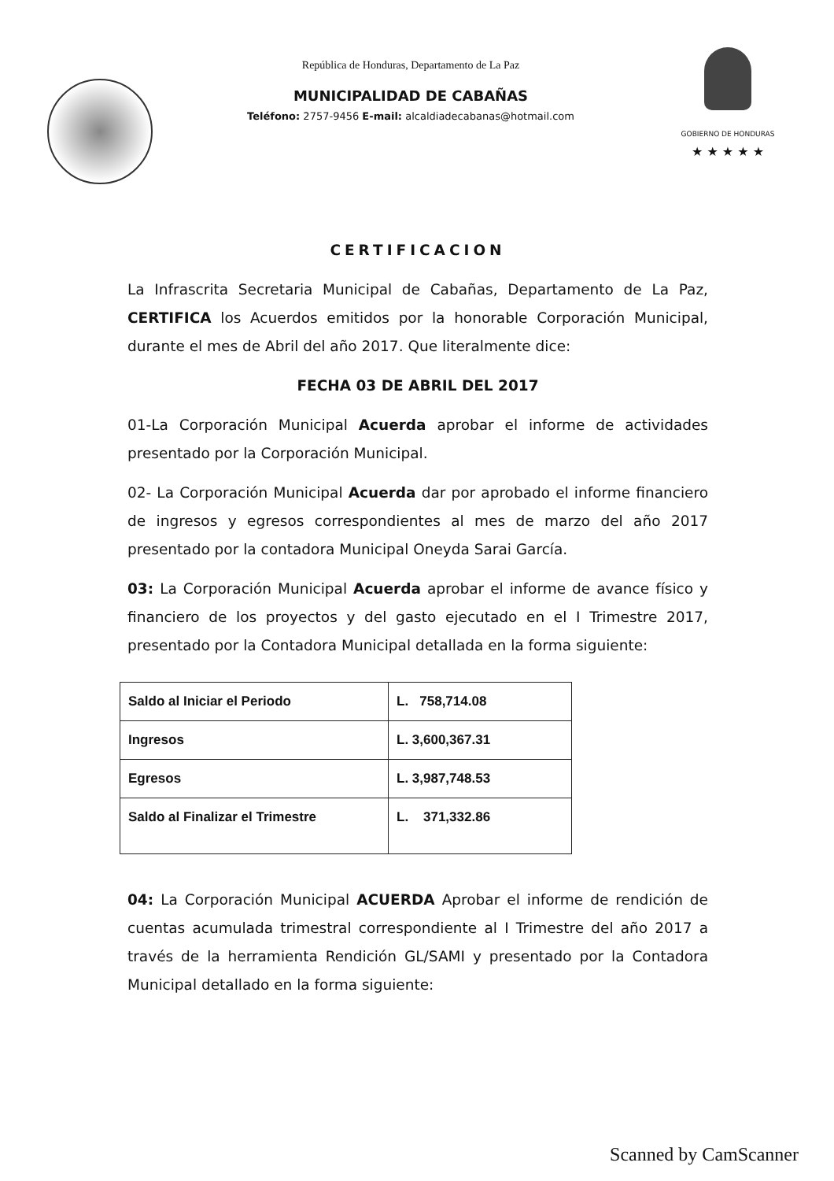República de Honduras, Departamento de La Paz
MUNICIPALIDAD DE CABAÑAS
Teléfono: 2757-9456 E-mail: alcaldiadecabanas@hotmail.com
GOBIERNO DE HONDURAS
★ ★ ★ ★ ★
CERTIFICACION
La Infrascrita Secretaria Municipal de Cabañas, Departamento de La Paz, CERTIFICA los Acuerdos emitidos por la honorable Corporación Municipal, durante el mes de Abril del año 2017. Que literalmente dice:
FECHA 03 DE ABRIL DEL 2017
01-La Corporación Municipal Acuerda aprobar el informe de actividades presentado por la Corporación Municipal.
02- La Corporación Municipal Acuerda dar por aprobado el informe financiero de ingresos y egresos correspondientes al mes de marzo del año 2017 presentado por la contadora Municipal Oneyda Sarai García.
03: La Corporación Municipal Acuerda aprobar el informe de avance físico y financiero de los proyectos y del gasto ejecutado en el I Trimestre 2017, presentado por la Contadora Municipal detallada en la forma siguiente:
| Saldo al Iniciar el Periodo | L. 758,714.08 |
| Ingresos | L. 3,600,367.31 |
| Egresos | L. 3,987,748.53 |
| Saldo al Finalizar el Trimestre | L. 371,332.86 |
04: La Corporación Municipal ACUERDA Aprobar el informe de rendición de cuentas acumulada trimestral correspondiente al I Trimestre del año 2017 a través de la herramienta Rendición GL/SAMI y presentado por la Contadora Municipal detallado en la forma siguiente:
Scanned by CamScanner